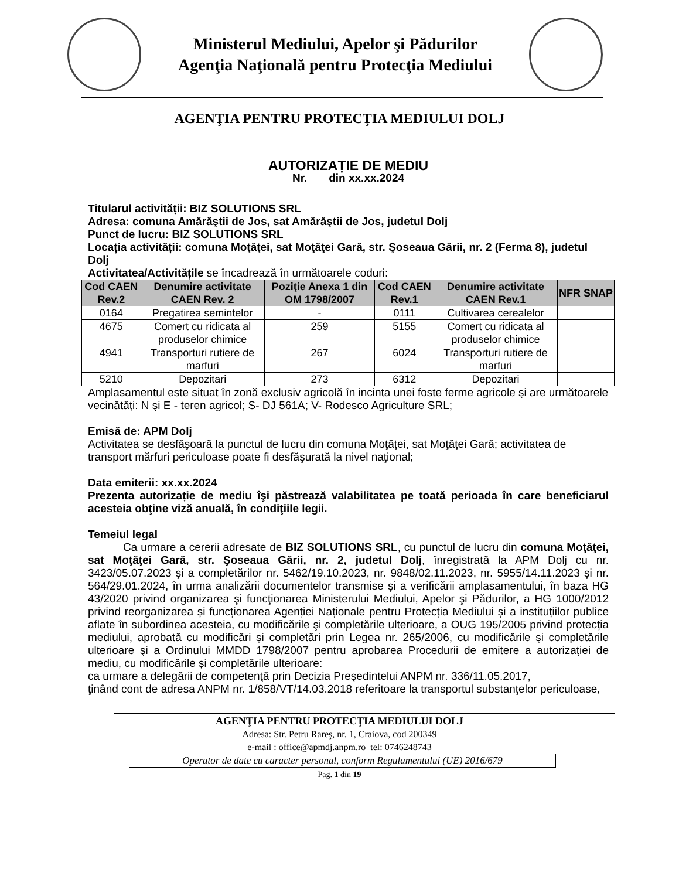Ministerul Mediului, Apelor şi Pădurilor
Agenţia Naţională pentru Protecţia Mediului
AGENŢIA PENTRU PROTECŢIA MEDIULUI DOLJ
AUTORIZAȚIE DE MEDIU
Nr. din xx.xx.2024
Titularul activității: BIZ SOLUTIONS SRL
Adresa: comuna Amărăştii de Jos, sat Amărăştii de Jos, judetul Dolj
Punct de lucru: BIZ SOLUTIONS SRL
Locația activității: comuna Moţăţei, sat Moţăţei Gară, str. Şoseaua Gării, nr. 2 (Ferma 8), judetul Dolj
Activitatea/Activitățile se încadrează în următoarele coduri:
| Cod CAEN Rev.2 | Denumire activitate CAEN Rev. 2 | Poziţie Anexa 1 din OM 1798/2007 | Cod CAEN Rev.1 | Denumire activitate CAEN Rev.1 | NFR | SNAP |
| --- | --- | --- | --- | --- | --- | --- |
| 0164 | Pregatirea semintelor | - | 0111 | Cultivarea cerealelor | | |
| 4675 | Comert cu ridicata al produselor chimice | 259 | 5155 | Comert cu ridicata al produselor chimice | | |
| 4941 | Transporturi rutiere de marfuri | 267 | 6024 | Transporturi rutiere de marfuri | | |
| 5210 | Depozitari | 273 | 6312 | Depozitari | | |
Amplasamentul este situat în zonă exclusiv agricolă în incinta unei foste ferme agricole şi are următoarele vecinătăţi: N şi E - teren agricol; S- DJ 561A; V- Rodesco Agriculture SRL;
Emisă de: APM Dolj
Activitatea se desfăşoară la punctul de lucru din comuna Moţăţei, sat Moţăţei Gară; activitatea de transport mărfuri periculoase poate fi desfăşurată la nivel naţional;
Data emiterii: xx.xx.2024
Prezenta autorizație de mediu îşi păstrează valabilitatea pe toată perioada în care beneficiarul acesteia obţine viză anuală, în condiţiile legii.
Temeiul legal
Ca urmare a cererii adresate de BIZ SOLUTIONS SRL, cu punctul de lucru din comuna Moţăţei, sat Moţăţei Gară, str. Şoseaua Gării, nr. 2, judetul Dolj, înregistrată la APM Dolj cu nr. 3423/05.07.2023 şi a completărilor nr. 5462/19.10.2023, nr. 9848/02.11.2023, nr. 5955/14.11.2023 şi nr. 564/29.01.2024, în urma analizării documentelor transmise şi a verificării amplasamentului, în baza HG 43/2020 privind organizarea şi funcţionarea Ministerului Mediului, Apelor şi Pădurilor, a HG 1000/2012 privind reorganizarea și funcționarea Agenției Naționale pentru Protecția Mediului și a instituțiilor publice aflate în subordinea acesteia, cu modificările şi completările ulterioare, a OUG 195/2005 privind protecția mediului, aprobată cu modificări și completări prin Legea nr. 265/2006, cu modificările şi completările ulterioare şi a Ordinului MMDD 1798/2007 pentru aprobarea Procedurii de emitere a autorizației de mediu, cu modificările și completările ulterioare:
ca urmare a delegării de competenţă prin Decizia Preşedintelui ANPM nr. 336/11.05.2017,
ţinând cont de adresa ANPM nr. 1/858/VT/14.03.2018 referitoare la transportul substanţelor periculoase,
AGENŢIA PENTRU PROTECŢIA MEDIULUI DOLJ
Adresa: Str. Petru Rareş, nr. 1, Craiova, cod 200349
e-mail : office@apmdj.anpm.ro tel: 0746248743
Operator de date cu caracter personal, conform Regulamentului (UE) 2016/679
Pag. 1 din 19